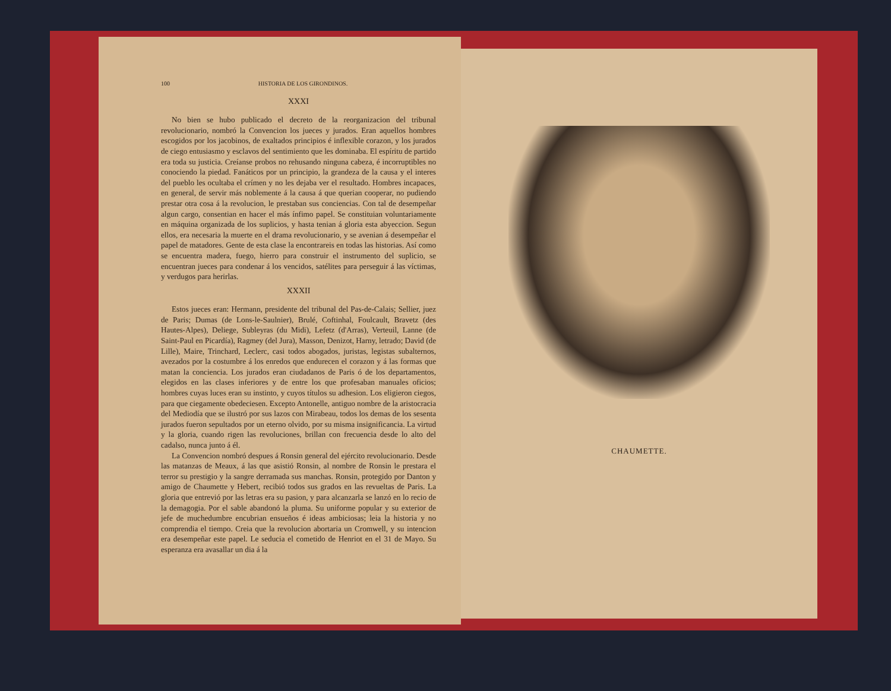100 HISTORIA DE LOS GIRONDINOS.
XXXI
No bien se hubo publicado el decreto de la reorganizacion del tribunal revolucionario, nombró la Convencion los jueces y jurados. Eran aquellos hombres escogidos por los jacobinos, de exaltados principios é inflexible corazon, y los jurados de ciego entusiasmo y esclavos del sentimiento que les dominaba. El espíritu de partido era toda su justicia. Creíanse probos no rehusando ninguna cabeza, é incorruptibles no conociendo la piedad. Fanáticos por un principio, la grandeza de la causa y el interes del pueblo les ocultaba el crímen y no les dejaba ver el resultado. Hombres incapaces, en general, de servir más noblemente á la causa á que querian cooperar, no pudiendo prestar otra cosa á la revolucion, le prestaban sus conciencias. Con tal de desempeñar algun cargo, consentian en hacer el más ínfimo papel. Se constituian voluntariamente en máquina organizada de los suplicios, y hasta tenian á gloria esta abyeccion. Segun ellos, era necesaria la muerte en el drama revolucionario, y se avenian á desempeñar el papel de matadores. Gente de esta clase la encontrareis en todas las historias. Así como se encuentra madera, fuego, hierro para construir el instrumento del suplicio, se encuentran jueces para condenar á los vencidos, satélites para perseguir á las víctimas, y verdugos para herirlas.
XXXII
Estos jueces eran: Hermann, presidente del tribunal del Pas-de-Calais; Sellier, juez de Paris; Dumas (de Lons-le-Saulnier), Brulé, Coftinhal, Foulcault, Bravetz (des Hautes-Alpes), Deliege, Subleyras (du Midi), Lefetz (d'Arras), Verteuil, Lanne (de Saint-Paul en Picardía), Ragmey (del Jura), Masson, Denizot, Harny, letrado; David (de Lille), Maire, Trinchard, Leclerc, casi todos abogados, juristas, legistas subalternos, avezados por la costumbre á los enredos que endurecen el corazon y á las formas que matan la conciencia. Los jurados eran ciudadanos de Paris ó de los departamentos, elegidos en las clases inferiores y de entre los que profesaban manuales oficios; hombres cuyas luces eran su instinto, y cuyos títulos su adhesion. Los eligieron ciegos, para que ciegamente obedeciesen. Excepto Antonelle, antiguo nombre de la aristocracia del Mediodía que se ilustró por sus lazos con Mirabeau, todos los demas de los sesenta jurados fueron sepultados por un eterno olvido, por su misma insignificancia. La virtud y la gloria, cuando rigen las revoluciones, brillan con frecuencia desde lo alto del cadalso, nunca junto á él.
La Convencion nombró despues á Ronsin general del ejército revolucionario. Desde las matanzas de Meaux, á las que asistió Ronsin, al nombre de Ronsin le prestara el terror su prestigio y la sangre derramada sus manchas. Ronsin, protegido por Danton y amigo de Chaumette y Hebert, recibió todos sus grados en las revueltas de Paris. La gloria que entrevió por las letras era su pasion, y para alcanzarla se lanzó en lo recio de la demagogia. Por el sable abandonó la pluma. Su uniforme popular y su exterior de jefe de muchedumbre encubrian ensueños é ideas ambiciosas; leia la historia y no comprendia el tiempo. Creia que la revolucion abortaria un Cromwell, y su intencion era desempeñar este papel. Le seducia el cometido de Henriot en el 31 de Mayo. Su esperanza era avasallar un dia á la
CHAUMETTE.